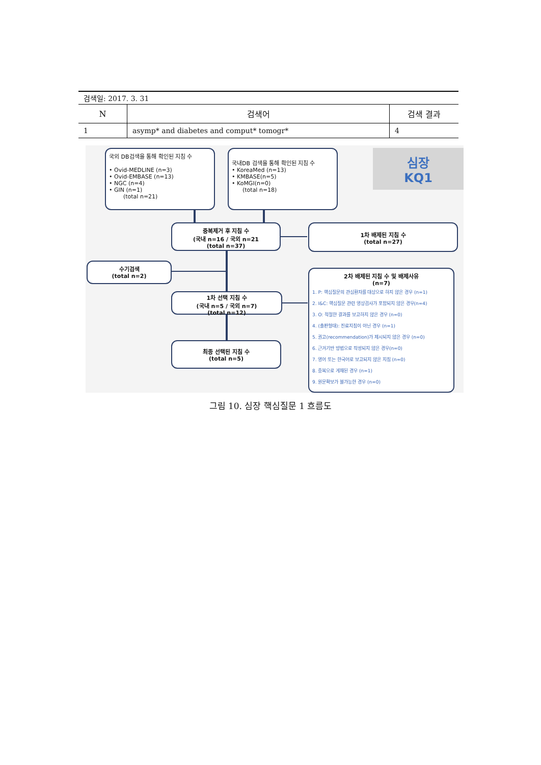검색일: 2017. 3. 31
| N | 검색어 | 검색 결과 |
| --- | --- | --- |
| 1 | asymp* and diabetes and comput* tomogr* | 4 |
국외 DB검색을 통해 확인된 지침 수
• Ovid-MEDLINE (n=3)
• Ovid-EMBASE (n=13)
• NGC (n=4)
• GIN (n=1)
(total n=21)
국내DB 검색을 통해 확인된 지침 수
• KoreaMed (n=13)
• KMBASE(n=5)
• KoMGI(n=0)
(total n=18)
심장
KQ1
중복제거 후 지침 수
(국내 n=16 / 국외 n=21
(total n=37)
1차 배제된 지침 수
(total n=27)
수기검색
(total n=2)
1차 선택 지침 수
(국내 n=5 / 국외 n=7)
(total n=12)
최종 선택된 지침 수
(total n=5)
2차 배제된 지침 수 및 배제사유
(n=7)
1. P: 핵심질문의 관심환자를 대상으로 하지 않은 경우 (n=1)
2. I&C: 핵심질문 관련 영상검사가 포함되지 않은 경우(n=4)
3. O: 적절한 결과를 보고하지 않은 경우 (n=0)
4. (출판형태): 진료지침이 아닌 경우 (n=1)
5. 권고(recommendation)가 제시되지 않은 경우 (n=0)
6. 근거기반 방법으로 작성되지 않은 경우(n=0)
7. 영어 또는 한국어로 보고되지 않은 지침 (n=0)
8. 중복으로 게재된 경우 (n=1)
9. 원문확보가 불가능한 경우 (n=0)
그림 10. 심장 핵심질문 1 흐름도